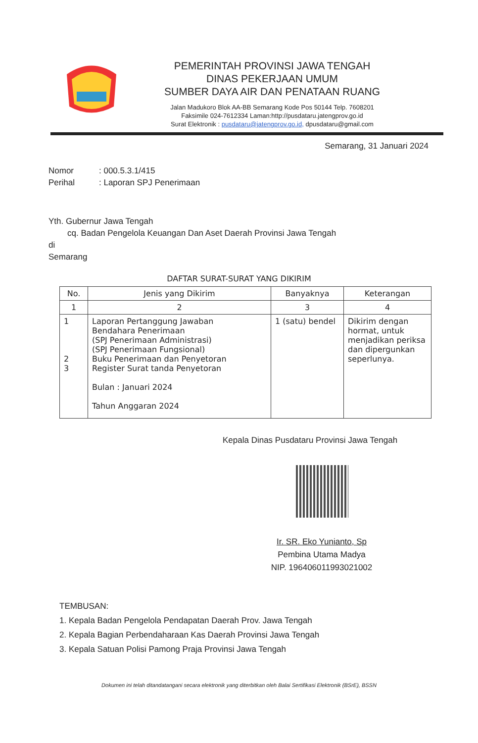PEMERINTAH PROVINSI JAWA TENGAH
DINAS PEKERJAAN UMUM
SUMBER DAYA AIR DAN PENATAAN RUANG
Jalan Madukoro Blok AA-BB Semarang Kode Pos 50144 Telp. 7608201
Faksimile 024-7612334 Laman:http://pusdataru.jatengprov.go.id
Surat Elektronik : pusdataru@jatengprov.go.id, dpusdataru@gmail.com
Semarang, 31 Januari 2024
Nomor: 000.5.3.1/415
Perihal: Laporan SPJ Penerimaan
Yth. Gubernur Jawa Tengah
cq. Badan Pengelola Keuangan Dan Aset Daerah Provinsi Jawa Tengah
di
Semarang
DAFTAR SURAT-SURAT YANG DIKIRIM
| No. | Jenis yang Dikirim | Banyaknya | Keterangan |
| --- | --- | --- | --- |
| 1 | 2 | 3 | 4 |
| 1 2 3 | Laporan Pertanggung Jawaban Bendahara Penerimaan (SPJ Penerimaan Administrasi) (SPJ Penerimaan Fungsional) Buku Penerimaan dan Penyetoran Register Surat tanda Penyetoran Bulan : Januari 2024 Tahun Anggaran 2024 | 1 (satu) bendel | Dikirim dengan hormat, untuk menjadikan periksa dan dipergunkan seperlunya. |
Kepala Dinas Pusdataru Provinsi Jawa Tengah
Ir. SR. Eko Yunianto, Sp
Pembina Utama Madya
NIP. 196406011993021002
TEMBUSAN:
1. Kepala Badan Pengelola Pendapatan Daerah Prov. Jawa Tengah
2. Kepala Bagian Perbendaharaan Kas Daerah Provinsi Jawa Tengah
3. Kepala Satuan Polisi Pamong Praja Provinsi Jawa Tengah
Dokumen ini telah ditandatangani secara elektronik yang diterbitkan oleh Balai Sertifikasi Elektronik (BSrE), BSSN